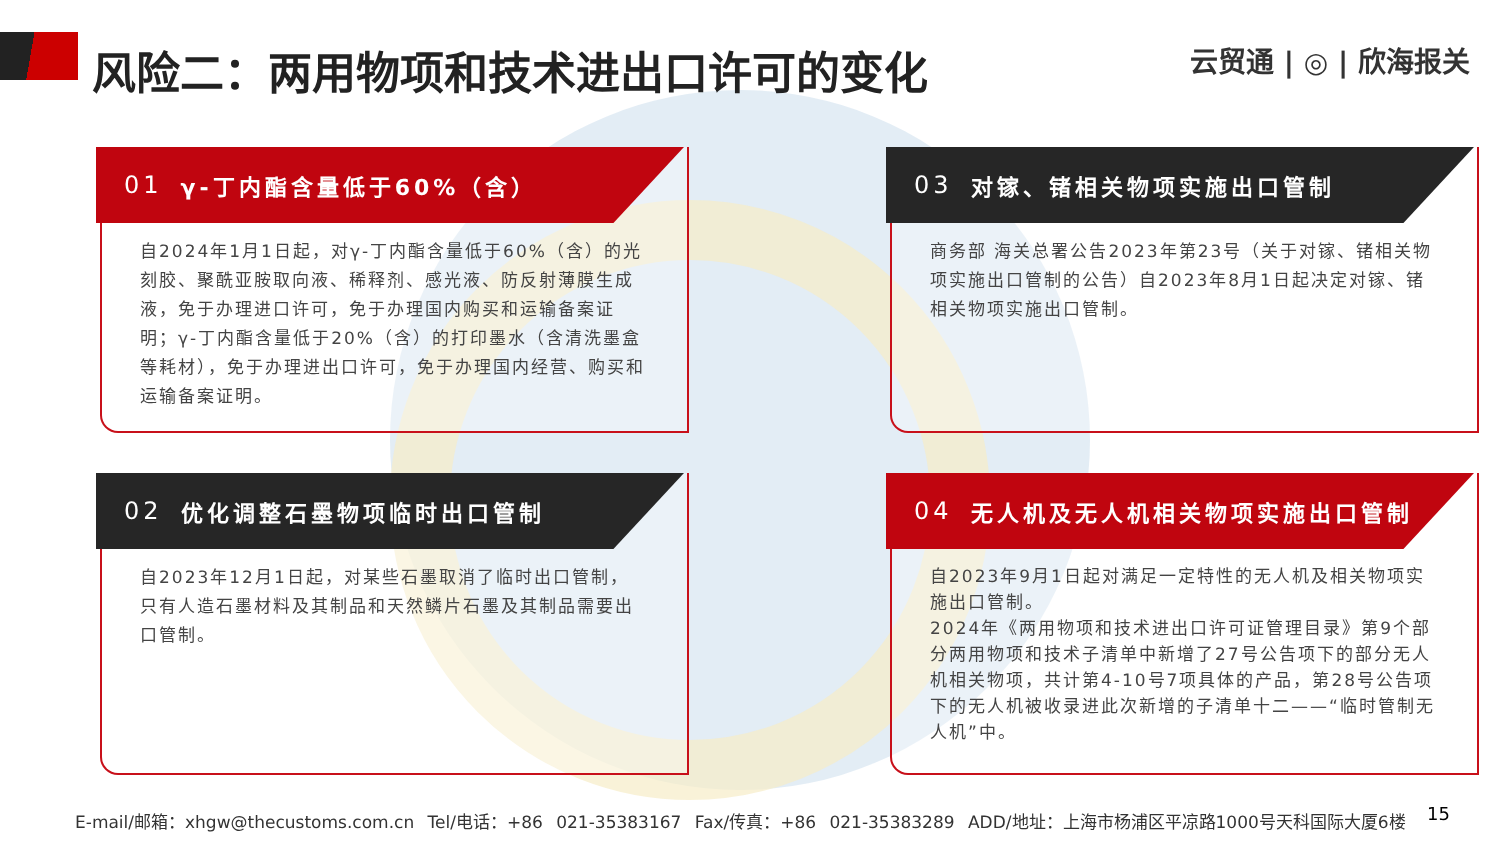风险二：两用物项和技术进出口许可的变化
云贸通 | ◎ | 欣海报关
01 γ-丁内酯含量低于60%（含）
自2024年1月1日起，对γ-丁内酯含量低于60%（含）的光刻胶、聚酰亚胺取向液、稀释剂、感光液、防反射薄膜生成液，免于办理进口许可，免于办理国内购买和运输备案证明；γ-丁内酯含量低于20%（含）的打印墨水（含清洗墨盒等耗材），免于办理进出口许可，免于办理国内经营、购买和运输备案证明。
03 对镓、锗相关物项实施出口管制
商务部 海关总署公告2023年第23号（关于对镓、锗相关物项实施出口管制的公告）自2023年8月1日起决定对镓、锗相关物项实施出口管制。
02 优化调整石墨物项临时出口管制
自2023年12月1日起，对某些石墨取消了临时出口管制，只有人造石墨材料及其制品和天然鳞片石墨及其制品需要出口管制。
04 无人机及无人机相关物项实施出口管制
自2023年9月1日起对满足一定特性的无人机及相关物项实施出口管制。
2024年《两用物项和技术进出口许可证管理目录》第9个部分两用物项和技术子清单中新增了27号公告项下的部分无人机相关物项，共计第4-10号7项具体的产品，第28号公告项下的无人机被收录进此次新增的子清单十二——“临时管制无人机”中。
E-mail/邮箱：xhgw@thecustoms.com.cn Tel/电话：+86 021-35383167 Fax/传真：+86 021-35383289 ADD/地址：上海市杨浦区平凉路1000号天科国际大厦6楼
15